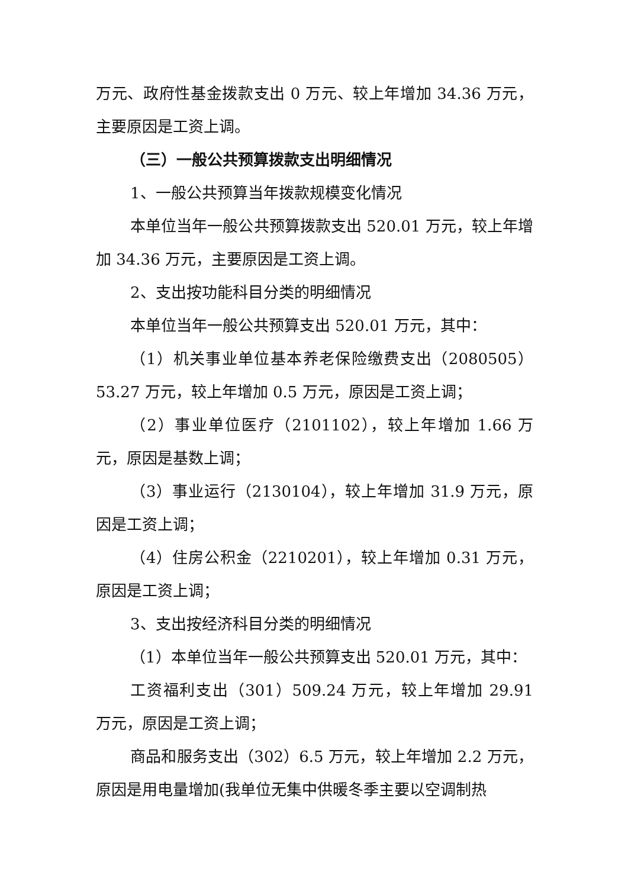万元、政府性基金拨款支出 0 万元、较上年增加 34.36 万元，主要原因是工资上调。
（三）一般公共预算拨款支出明细情况
1、一般公共预算当年拨款规模变化情况
本单位当年一般公共预算拨款支出 520.01 万元，较上年增加 34.36 万元，主要原因是工资上调。
2、支出按功能科目分类的明细情况
本单位当年一般公共预算支出 520.01 万元，其中：
（1）机关事业单位基本养老保险缴费支出（2080505）53.27 万元，较上年增加 0.5 万元，原因是工资上调；
（2）事业单位医疗（2101102），较上年增加 1.66 万元，原因是基数上调；
（3）事业运行（2130104），较上年增加 31.9 万元，原因是工资上调；
（4）住房公积金（2210201），较上年增加 0.31 万元，原因是工资上调；
3、支出按经济科目分类的明细情况
（1）本单位当年一般公共预算支出 520.01 万元，其中：
工资福利支出（301）509.24 万元，较上年增加 29.91 万元，原因是工资上调；
商品和服务支出（302）6.5 万元，较上年增加 2.2 万元，原因是用电量增加(我单位无集中供暖冬季主要以空调制热